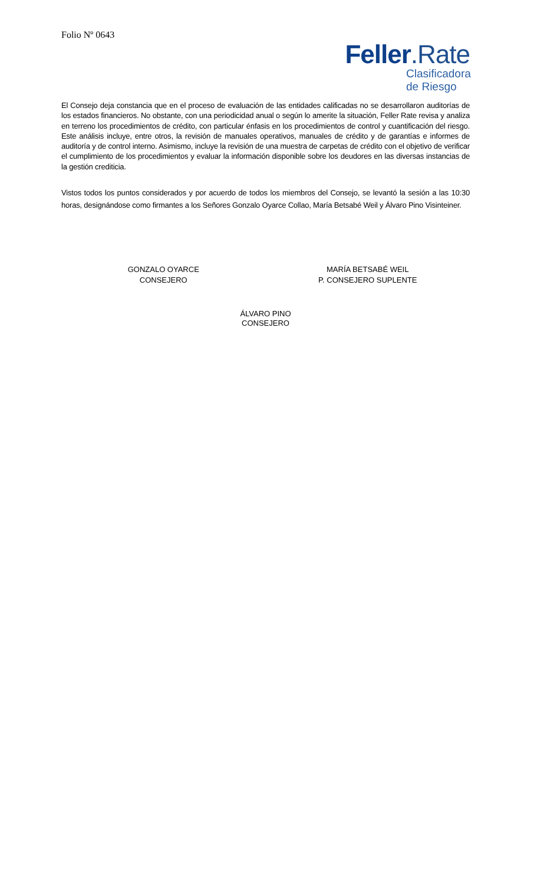Folio Nº 0643
Feller.Rate
Clasificadora
de Riesgo
El Consejo deja constancia que en el proceso de evaluación de las entidades calificadas no se desarrollaron auditorías de los estados financieros. No obstante, con una periodicidad anual o según lo amerite la situación, Feller Rate revisa y analiza en terreno los procedimientos de crédito, con particular énfasis en los procedimientos de control y cuantificación del riesgo. Este análisis incluye, entre otros, la revisión de manuales operativos, manuales de crédito y de garantías e informes de auditoría y de control interno. Asimismo, incluye la revisión de una muestra de carpetas de crédito con el objetivo de verificar el cumplimiento de los procedimientos y evaluar la información disponible sobre los deudores en las diversas instancias de la gestión crediticia.
Vistos todos los puntos considerados y por acuerdo de todos los miembros del Consejo, se levantó la sesión a las 10:30 horas, designándose como firmantes a los Señores Gonzalo Oyarce Collao, María Betsabé Weil y Álvaro Pino Visinteiner.
GONZALO OYARCE
CONSEJERO
MARÍA BETSABÉ WEIL
P. CONSEJERO SUPLENTE
ÁLVARO PINO
CONSEJERO